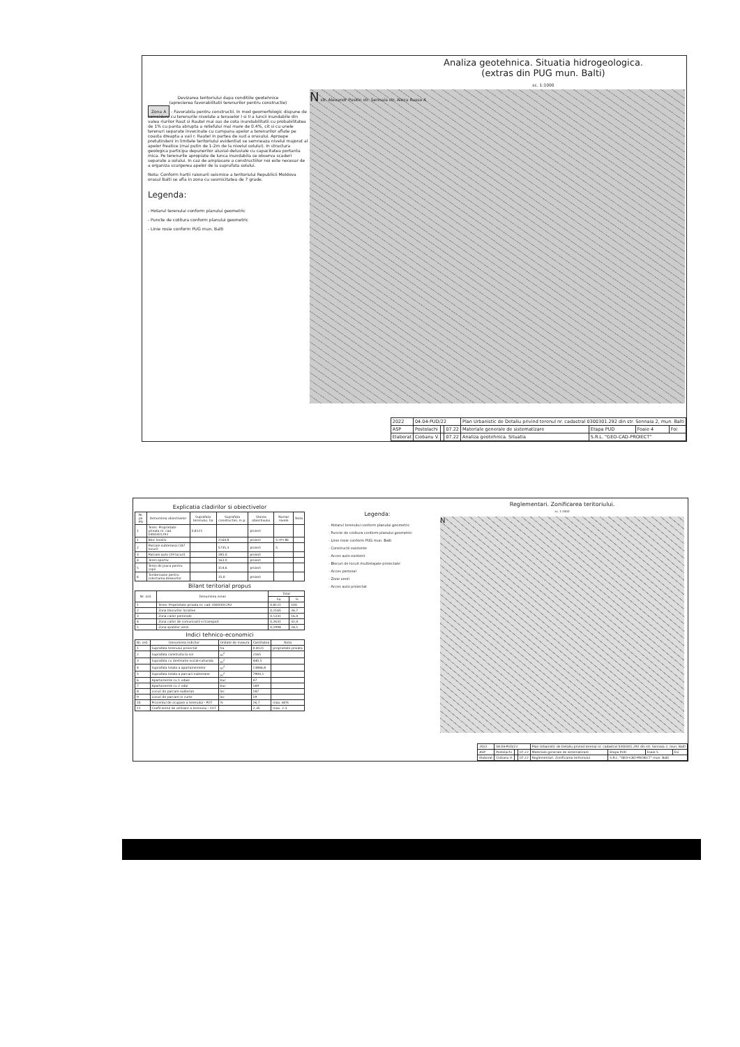Analiza geotehnica. Situatia hidrogeologica.
(extras din PUG mun. Balti)
sc. 1:1000
Devizarea teritoriului dupa conditiile geotehnice
(aprecierea favorabilitatii terenurilor pentru constructie)
Zona A - Favorabila pentru constructii. In mod geomorfologic dispune de coincidere cu terenurile nivelate a teraselor I si II a luncii inundabile din valea riurilor Raut si Rautel mai sus de cota inundabilitatii cu probabilitatea de 1% cu panta abrupta a reliefului mai mare de 0.4%, cit si cu unele terenuri separate invecinate cu cumpana apelor a terenurilor aflate pe coasta dreapta a vaii r. Rautel in partea de sud a orasului. Aproape pretutindeni in limitele teritoriului evidentiat se semneaza nivelul majorat al apelor freatice (mai putin de 1-2m de la nivelul solului). In structura geologica participa depunerilor aluvial-deluviale cu capacitatea portanta mica. Pe terenurile apropiate de lunca inundabila se observa scaderi separate a solului. In caz de amplasare a constructiilor noi este necesar de a organiza scurgerea apelor de la suprafata solului.
Nota: Conform hartii raionarii seismice a teritoriului Republicii Moldova orasul Balti se afla in zona cu sesmicitatea de 7 grade.
Legenda:
- Hotarul terenului conform planului geometric
- Puncte de cotitura conform planului geometric
- Linie rosie conform PUG mun. Balti
N str. Alexandr Puskin str. Sennaia str. Alecu Russo A
| 2022 | 04.04-PUD/22 | | | Plan Urbanistic de Detaliu privind terenul nr. cadastral 0300301.292 din str. Sennaia 2, mun. Balti | | | |
| ASP | Postolachi | | 07.22 | Materiale generale de sistematizare | Etapa PUD | Foaie 4 | Foi |
| Elaborat | Ciobanu V. | | 07.22 | Analiza geotehnica. Situatia | S.R.L. "GEO-CAD-PROIECT" | | |
Explicatia cladirilor si obiectivelor
| Nr. pe PG | Denumirea obiectivelor | Suprafata terenului, ha | Suprafata constructiei, m.p. | Starea obiectivului | Numar nivele | Nota |
| --- | --- | --- | --- | --- | --- | --- |
| 1 | Teren. Proprietate privata nr. cad. 0300301292 | 0,8121 | | proiect | | |
| 1 | Bloc locativ | | 2164,8 | proiect | S+P+8E | |
| 2 | Parcare subterana (187 locuri) | | 5735,3 | proiect | S | |
| 3 | Parcare auto (19 locuri) | | 285,0 | proiect | | |
| 4 | Teren sportiv | | 163,0 | proiect | | |
| 5 | Teren de joaca pentru copii | | 314,6 | proiect | | |
| 6 | Tomberoane pentru colectarea deseurilor | | 15,0 | proiect | | |
Bilant teritorial propus
| Nr. ord. | Denumirea zonei | Total | |
| --- | --- | --- | --- |
| | | ha | % |
| 1 | Teren. Proprietate privata nr. cad. 0300301292 | 0,8121 | 100 |
| 2 | Zona blocurilor locative | 0,2165 | 26,7 |
| 3 | Zona cailor pietonale | 0,1331 | 16,4 |
| 4 | Zona cailor de comunicatii si transport | 0,2631 | 32,4 |
| 5 | Zona spatiilor verzi | 0,1994 | 24,5 |
Indici tehnico-economici
| Nr. ord. | Denumirea indicilor | Unitate de masura | Cantitatea | Nota |
| --- | --- | --- | --- | --- |
| 1 | Suprafata terenului proiectat | ha | 0,8121 | proprietate privata |
| 2 | Suprafata construita la sol | m<sup>2</sup> | 2165 | |
| 3 | Suprafata cu destinatie social-culturala | m<sup>2</sup> | 440,5 | |
| 4 | Suprafata totala a apartamentelor | m<sup>2</sup> | 13866,8 | |
| 5 | Suprafata totala a parcarii subterane | m<sup>2</sup> | 7900,1 | |
| 6 | Apartamente cu 1 odaie | buc | 47 | |
| 7 | Apartamente cu 2 odai | buc | 169 | |
| 8 | Locuri de parcare subteran | loc | 187 | |
| 9 | Locuri de parcare in curte | loc | 19 | |
| 10 | Procentul de ocupare a terenului - POT | % | 26,7 | max. 60% |
| 11 | Coeficientul de utilizare a terenului - CUT | | 2,35 | max. 2-3 |
Legenda:
- Hotarul terenului conform planului geometric
- Puncte de cotitura conform planului geometric
- Linie rosie conform PUG mun. Balti
- Constructii existente
- Acces auto existent
- Blocuri de locuit multietajate proiectate
- Acces pietonal
- Zone verzi
- Acces auto proiectat
Reglementari. Zonificarea teritoriului.
sc. 1:1000
N
| 2022 | 04.04-PUD/22 | | | Plan Urbanistic de Detaliu privind terenul nr. cadastral 0300301.292 din str. Sennaia 2, mun. Balti | | | |
| ASP | Postolachi | | 07.22 | Materiale generale de sistematizare | Etapa PUD | Foaie 5 | Foi |
| Elaborat | Ciobanu V. | | 07.22 | Reglementari. Zonificarea teritoriului | S.R.L. "GEO-CAD-PROIECT" mun. Balti | | |